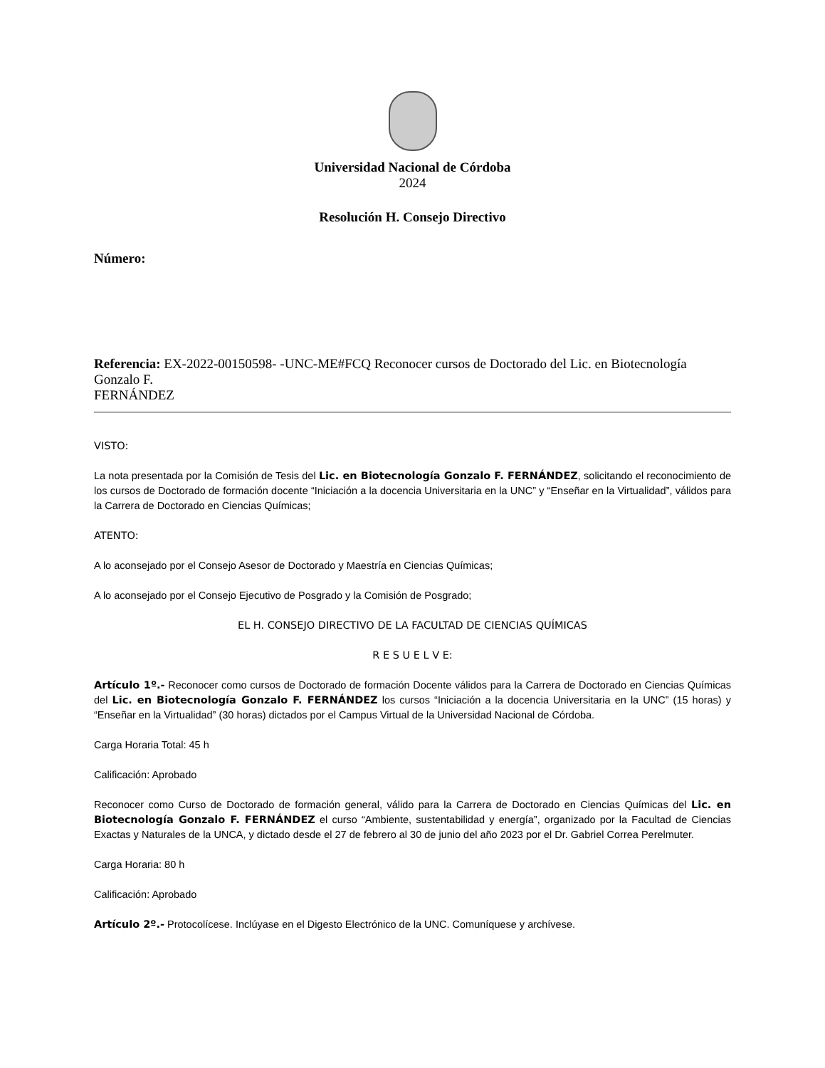Universidad Nacional de Córdoba
2024
Resolución H. Consejo Directivo
Número:
Referencia: EX-2022-00150598- -UNC-ME#FCQ Reconocer cursos de Doctorado del Lic. en Biotecnología Gonzalo F.
FERNÁNDEZ
VISTO:
La nota presentada por la Comisión de Tesis del Lic. en Biotecnología Gonzalo F. FERNÁNDEZ, solicitando el reconocimiento de los cursos de Doctorado de formación docente “Iniciación a la docencia Universitaria en la UNC” y “Enseñar en la Virtualidad”, válidos para la Carrera de Doctorado en Ciencias Químicas;
ATENTO:
A lo aconsejado por el Consejo Asesor de Doctorado y Maestría en Ciencias Químicas;
A lo aconsejado por el Consejo Ejecutivo de Posgrado y la Comisión de Posgrado;
EL H. CONSEJO DIRECTIVO DE LA FACULTAD DE CIENCIAS QUÍMICAS
R E S U E L V E:
Artículo 1º.- Reconocer como cursos de Doctorado de formación Docente válidos para la Carrera de Doctorado en Ciencias Químicas del Lic. en Biotecnología Gonzalo F. FERNÁNDEZ los cursos “Iniciación a la docencia Universitaria en la UNC” (15 horas) y “Enseñar en la Virtualidad” (30 horas) dictados por el Campus Virtual de la Universidad Nacional de Córdoba.
Carga Horaria Total: 45 h
Calificación: Aprobado
Reconocer como Curso de Doctorado de formación general, válido para la Carrera de Doctorado en Ciencias Químicas del Lic. en Biotecnología Gonzalo F. FERNÁNDEZ el curso “Ambiente, sustentabilidad y energía”, organizado por la Facultad de Ciencias Exactas y Naturales de la UNCA, y dictado desde el 27 de febrero al 30 de junio del año 2023 por el Dr. Gabriel Correa Perelmuter.
Carga Horaria: 80 h
Calificación: Aprobado
Artículo 2º.- Protocolícese. Inclúyase en el Digesto Electrónico de la UNC. Comuníquese y archívese.